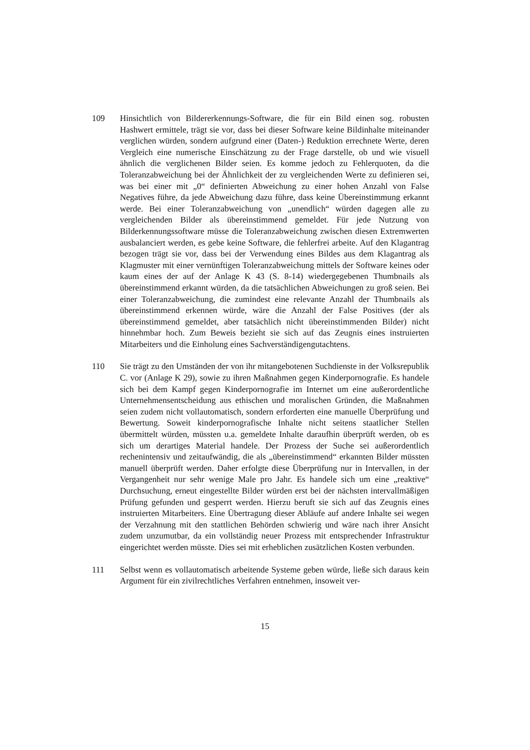109 Hinsichtlich von Bildererkennungs-Software, die für ein Bild einen sog. robusten Hashwert ermittele, trägt sie vor, dass bei dieser Software keine Bildinhalte miteinander verglichen würden, sondern aufgrund einer (Daten-) Reduktion errechnete Werte, deren Vergleich eine numerische Einschätzung zu der Frage darstelle, ob und wie visuell ähnlich die verglichenen Bilder seien. Es komme jedoch zu Fehlerquoten, da die Toleranzabweichung bei der Ähnlichkeit der zu vergleichenden Werte zu definieren sei, was bei einer mit „0“ definierten Abweichung zu einer hohen Anzahl von False Negatives führe, da jede Abweichung dazu führe, dass keine Übereinstimmung erkannt werde. Bei einer Toleranzabweichung von „unendlich“ würden dagegen alle zu vergleichenden Bilder als übereinstimmend gemeldet. Für jede Nutzung von Bilderkennungssoftware müsse die Toleranzabweichung zwischen diesen Extremwerten ausbalanciert werden, es gebe keine Software, die fehlerfrei arbeite. Auf den Klagantrag bezogen trägt sie vor, dass bei der Verwendung eines Bildes aus dem Klagantrag als Klagmuster mit einer vernünftigen Toleranzabweichung mittels der Software keines oder kaum eines der auf der Anlage K 43 (S. 8-14) wiedergegebenen Thumbnails als übereinstimmend erkannt würden, da die tatsächlichen Abweichungen zu groß seien. Bei einer Toleranzabweichung, die zumindest eine relevante Anzahl der Thumbnails als übereinstimmend erkennen würde, wäre die Anzahl der False Positives (der als übereinstimmend gemeldet, aber tatsächlich nicht übereinstimmenden Bilder) nicht hinnehmbar hoch. Zum Beweis bezieht sie sich auf das Zeugnis eines instruierten Mitarbeiters und die Einholung eines Sachverständigengutachtens.
110 Sie trägt zu den Umständen der von ihr mitangebotenen Suchdienste in der Volksrepublik C. vor (Anlage K 29), sowie zu ihren Maßnahmen gegen Kinderpornografie. Es handele sich bei dem Kampf gegen Kinderpornografie im Internet um eine außerordentliche Unternehmensentscheidung aus ethischen und moralischen Gründen, die Maßnahmen seien zudem nicht vollautomatisch, sondern erforderten eine manuelle Überprüfung und Bewertung. Soweit kinderpornografische Inhalte nicht seitens staatlicher Stellen übermittelt würden, müssten u.a. gemeldete Inhalte daraufhin überprüft werden, ob es sich um derartiges Material handele. Der Prozess der Suche sei außerordentlich rechenintensiv und zeitaufwändig, die als „übereinstimmend“ erkannten Bilder müssten manuell überprüft werden. Daher erfolgte diese Überprüfung nur in Intervallen, in der Vergangenheit nur sehr wenige Male pro Jahr. Es handele sich um eine „reaktive“ Durchsuchung, erneut eingestellte Bilder würden erst bei der nächsten intervallmäßigen Prüfung gefunden und gesperrt werden. Hierzu beruft sie sich auf das Zeugnis eines instruierten Mitarbeiters. Eine Übertragung dieser Abläufe auf andere Inhalte sei wegen der Verzahnung mit den stattlichen Behörden schwierig und wäre nach ihrer Ansicht zudem unzumutbar, da ein vollständig neuer Prozess mit entsprechender Infrastruktur eingerichtet werden müsste. Dies sei mit erheblichen zusätzlichen Kosten verbunden.
111 Selbst wenn es vollautomatisch arbeitende Systeme geben würde, ließe sich daraus kein Argument für ein zivilrechtliches Verfahren entnehmen, insoweit ver-
15